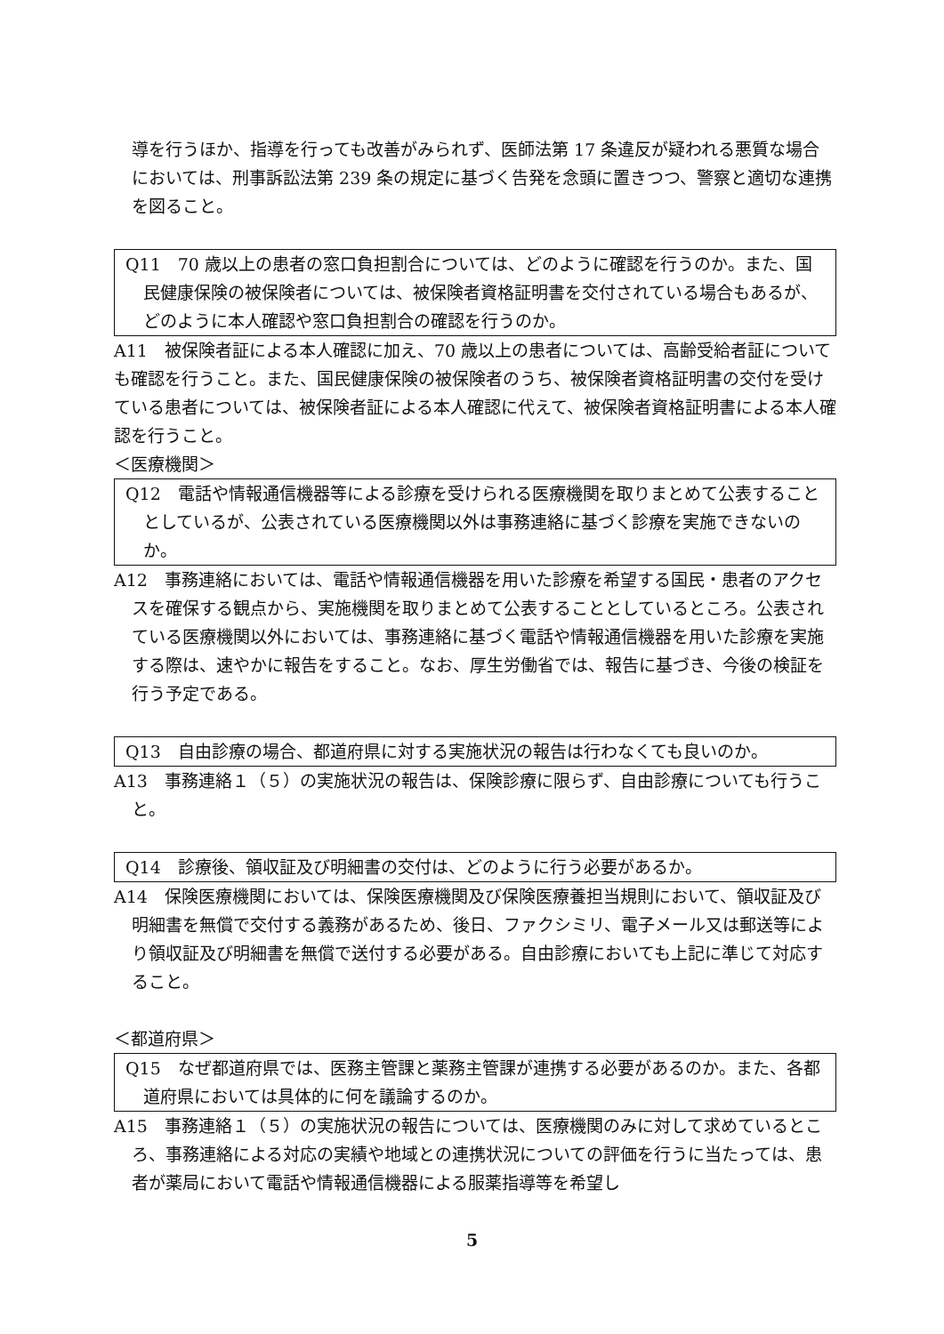導を行うほか、指導を行っても改善がみられず、医師法第 17 条違反が疑われる悪質な場合においては、刑事訴訟法第 239 条の規定に基づく告発を念頭に置きつつ、警察と適切な連携を図ること。
Q11　70 歳以上の患者の窓口負担割合については、どのように確認を行うのか。また、国民健康保険の被保険者については、被保険者資格証明書を交付されている場合もあるが、どのように本人確認や窓口負担割合の確認を行うのか。
A11　被保険者証による本人確認に加え、70 歳以上の患者については、高齢受給者証についても確認を行うこと。また、国民健康保険の被保険者のうち、被保険者資格証明書の交付を受けている患者については、被保険者証による本人確認に代えて、被保険者資格証明書による本人確認を行うこと。
＜医療機関＞
Q12　電話や情報通信機器等による診療を受けられる医療機関を取りまとめて公表することとしているが、公表されている医療機関以外は事務連絡に基づく診療を実施できないのか。
A12　事務連絡においては、電話や情報通信機器を用いた診療を希望する国民・患者のアクセスを確保する観点から、実施機関を取りまとめて公表することとしているところ。公表されている医療機関以外においては、事務連絡に基づく電話や情報通信機器を用いた診療を実施する際は、速やかに報告をすること。なお、厚生労働省では、報告に基づき、今後の検証を行う予定である。
Q13　自由診療の場合、都道府県に対する実施状況の報告は行わなくても良いのか。
A13　事務連絡１（５）の実施状況の報告は、保険診療に限らず、自由診療についても行うこと。
Q14　診療後、領収証及び明細書の交付は、どのように行う必要があるか。
A14　保険医療機関においては、保険医療機関及び保険医療養担当規則において、領収証及び明細書を無償で交付する義務があるため、後日、ファクシミリ、電子メール又は郵送等により領収証及び明細書を無償で送付する必要がある。自由診療においても上記に準じて対応すること。
＜都道府県＞
Q15　なぜ都道府県では、医務主管課と薬務主管課が連携する必要があるのか。また、各都道府県においては具体的に何を議論するのか。
A15　事務連絡１（５）の実施状況の報告については、医療機関のみに対して求めているところ、事務連絡による対応の実績や地域との連携状況についての評価を行うに当たっては、患者が薬局において電話や情報通信機器による服薬指導等を希望し
5